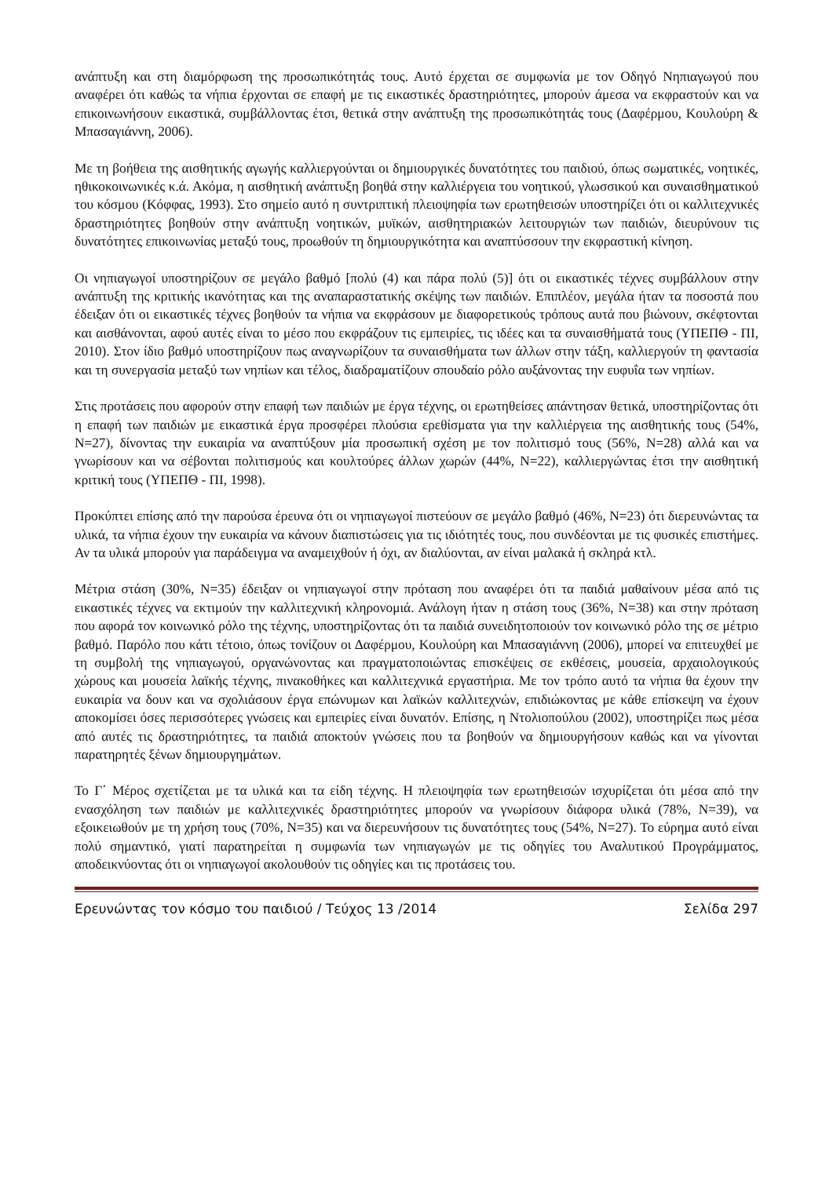ανάπτυξη και στη διαμόρφωση της προσωπικότητάς τους. Αυτό έρχεται σε συμφωνία με τον Οδηγό Νηπιαγωγού που αναφέρει ότι καθώς τα νήπια έρχονται σε επαφή με τις εικαστικές δραστηριότητες, μπορούν άμεσα να εκφραστούν και να επικοινωνήσουν εικαστικά, συμβάλλοντας έτσι, θετικά στην ανάπτυξη της προσωπικότητάς τους (Δαφέρμου, Κουλούρη & Μπασαγιάννη, 2006).
Με τη βοήθεια της αισθητικής αγωγής καλλιεργούνται οι δημιουργικές δυνατότητες του παιδιού, όπως σωματικές, νοητικές, ηθικοκοινωνικές κ.ά. Ακόμα, η αισθητική ανάπτυξη βοηθά στην καλλιέργεια του νοητικού, γλωσσικού και συναισθηματικού του κόσμου (Κόφφας, 1993). Στο σημείο αυτό η συντριπτική πλειοψηφία των ερωτηθεισών υποστηρίζει ότι οι καλλιτεχνικές δραστηριότητες βοηθούν στην ανάπτυξη νοητικών, μυϊκών, αισθητηριακών λειτουργιών των παιδιών, διευρύνουν τις δυνατότητες επικοινωνίας μεταξύ τους, προωθούν τη δημιουργικότητα και αναπτύσσουν την εκφραστική κίνηση.
Οι νηπιαγωγοί υποστηρίζουν σε μεγάλο βαθμό [πολύ (4) και πάρα πολύ (5)] ότι οι εικαστικές τέχνες συμβάλλουν στην ανάπτυξη της κριτικής ικανότητας και της αναπαραστατικής σκέψης των παιδιών. Επιπλέον, μεγάλα ήταν τα ποσοστά που έδειξαν ότι οι εικαστικές τέχνες βοηθούν τα νήπια να εκφράσουν με διαφορετικούς τρόπους αυτά που βιώνουν, σκέφτονται και αισθάνονται, αφού αυτές είναι το μέσο που εκφράζουν τις εμπειρίες, τις ιδέες και τα συναισθήματά τους (ΥΠΕΠΘ - ΠΙ, 2010). Στον ίδιο βαθμό υποστηρίζουν πως αναγνωρίζουν τα συναισθήματα των άλλων στην τάξη, καλλιεργούν τη φαντασία και τη συνεργασία μεταξύ των νηπίων και τέλος, διαδραματίζουν σπουδαίο ρόλο αυξάνοντας την ευφυΐα των νηπίων.
Στις προτάσεις που αφορούν στην επαφή των παιδιών με έργα τέχνης, οι ερωτηθείσες απάντησαν θετικά, υποστηρίζοντας ότι η επαφή των παιδιών με εικαστικά έργα προσφέρει πλούσια ερεθίσματα για την καλλιέργεια της αισθητικής τους (54%, Ν=27), δίνοντας την ευκαιρία να αναπτύξουν μία προσωπική σχέση με τον πολιτισμό τους (56%, Ν=28) αλλά και να γνωρίσουν και να σέβονται πολιτισμούς και κουλτούρες άλλων χωρών (44%, Ν=22), καλλιεργώντας έτσι την αισθητική κριτική τους (ΥΠΕΠΘ - ΠΙ, 1998).
Προκύπτει επίσης από την παρούσα έρευνα ότι οι νηπιαγωγοί πιστεύουν σε μεγάλο βαθμό (46%, Ν=23) ότι διερευνώντας τα υλικά, τα νήπια έχουν την ευκαιρία να κάνουν διαπιστώσεις για τις ιδιότητές τους, που συνδέονται με τις φυσικές επιστήμες. Αν τα υλικά μπορούν για παράδειγμα να αναμειχθούν ή όχι, αν διαλύονται, αν είναι μαλακά ή σκληρά κτλ.
Μέτρια στάση (30%, Ν=35) έδειξαν οι νηπιαγωγοί στην πρόταση που αναφέρει ότι τα παιδιά μαθαίνουν μέσα από τις εικαστικές τέχνες να εκτιμούν την καλλιτεχνική κληρονομιά. Ανάλογη ήταν η στάση τους (36%, Ν=38) και στην πρόταση που αφορά τον κοινωνικό ρόλο της τέχνης, υποστηρίζοντας ότι τα παιδιά συνειδητοποιούν τον κοινωνικό ρόλο της σε μέτριο βαθμό. Παρόλο που κάτι τέτοιο, όπως τονίζουν οι Δαφέρμου, Κουλούρη και Μπασαγιάννη (2006), μπορεί να επιτευχθεί με τη συμβολή της νηπιαγωγού, οργανώνοντας και πραγματοποιώντας επισκέψεις σε εκθέσεις, μουσεία, αρχαιολογικούς χώρους και μουσεία λαϊκής τέχνης, πινακοθήκες και καλλιτεχνικά εργαστήρια. Με τον τρόπο αυτό τα νήπια θα έχουν την ευκαιρία να δουν και να σχολιάσουν έργα επώνυμων και λαϊκών καλλιτεχνών, επιδιώκοντας με κάθε επίσκεψη να έχουν αποκομίσει όσες περισσότερες γνώσεις και εμπειρίες είναι δυνατόν. Επίσης, η Ντολιοπούλου (2002), υποστηρίζει πως μέσα από αυτές τις δραστηριότητες, τα παιδιά αποκτούν γνώσεις που τα βοηθούν να δημιουργήσουν καθώς και να γίνονται παρατηρητές ξένων δημιουργημάτων.
Το Γ΄ Μέρος σχετίζεται με τα υλικά και τα είδη τέχνης. Η πλειοψηφία των ερωτηθεισών ισχυρίζεται ότι μέσα από την ενασχόληση των παιδιών με καλλιτεχνικές δραστηριότητες μπορούν να γνωρίσουν διάφορα υλικά (78%, Ν=39), να εξοικειωθούν με τη χρήση τους (70%, Ν=35) και να διερευνήσουν τις δυνατότητες τους (54%, Ν=27). Το εύρημα αυτό είναι πολύ σημαντικό, γιατί παρατηρείται η συμφωνία των νηπιαγωγών με τις οδηγίες του Αναλυτικού Προγράμματος, αποδεικνύοντας ότι οι νηπιαγωγοί ακολουθούν τις οδηγίες και τις προτάσεις του.
Ερευνώντας τον κόσμο του παιδιού / Τεύχος 13 /2014 Σελίδα 297